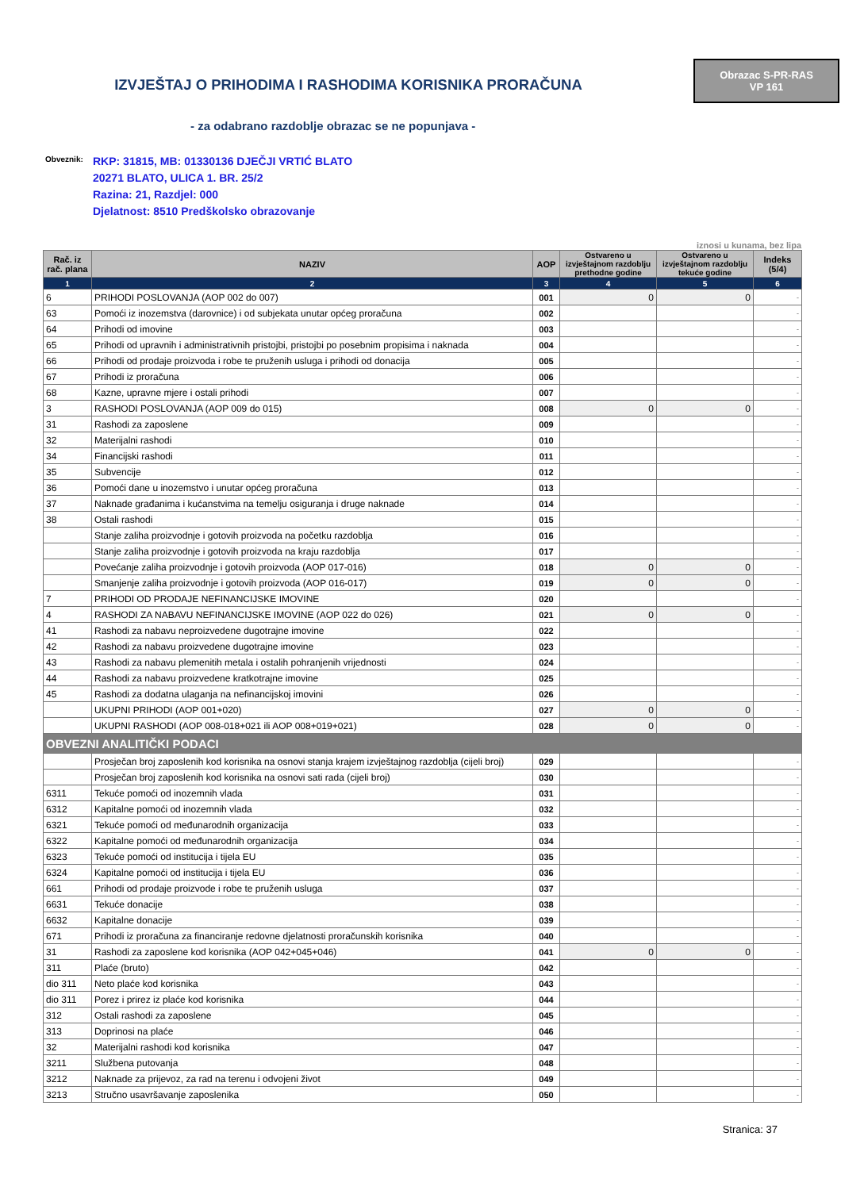IZVJEŠTAJ O PRIHODIMA I RASHODIMA KORISNIKA PRORAČUNA
Obrazac S-PR-RAS
VP 161
- za odabrano razdoblje obrazac se ne popunjava -
Obveznik:
RKP: 31815, MB: 01330136 DJEČJI VRTIĆ BLATO
20271 BLATO, ULICA 1. BR. 25/2
Razina: 21, Razdjel: 000
Djelatnost: 8510 Predškolsko obrazovanje
iznosi u kunama, bez lipa
| Rač. iz rač. plana | NAZIV | AOP | Ostvareno u izvještajnom razdoblju prethodne godine | Ostvareno u izvještajnom razdoblju tekuće godine | Indeks (5/4) |
| --- | --- | --- | --- | --- | --- |
| 1 | 2 | 3 | 4 | 5 | 6 |
| 6 | PRIHODI POSLOVANJA (AOP 002 do 007) | 001 | 0 | 0 | - |
| 63 | Pomoći iz inozemstva (darovnice) i od subjekata unutar općeg proračuna | 002 | | | - |
| 64 | Prihodi od imovine | 003 | | | - |
| 65 | Prihodi od upravnih i administrativnih pristojbi, pristojbi po posebnim propisima i naknada | 004 | | | - |
| 66 | Prihodi od prodaje proizvoda i robe te pruženih usluga i prihodi od donacija | 005 | | | - |
| 67 | Prihodi iz proračuna | 006 | | | - |
| 68 | Kazne, upravne mjere i ostali prihodi | 007 | | | - |
| 3 | RASHODI POSLOVANJA (AOP 009 do 015) | 008 | 0 | 0 | - |
| 31 | Rashodi za zaposlene | 009 | | | - |
| 32 | Materijalni rashodi | 010 | | | - |
| 34 | Financijski rashodi | 011 | | | - |
| 35 | Subvencije | 012 | | | - |
| 36 | Pomoći dane u inozemstvo i unutar općeg proračuna | 013 | | | - |
| 37 | Naknade građanima i kućanstvima na temelju osiguranja i druge naknade | 014 | | | - |
| 38 | Ostali rashodi | 015 | | | - |
| | Stanje zaliha proizvodnje i gotovih proizvoda na početku razdoblja | 016 | | | - |
| | Stanje zaliha proizvodnje i gotovih proizvoda na kraju razdoblja | 017 | | | - |
| | Povećanje zaliha proizvodnje i gotovih proizvoda (AOP 017-016) | 018 | 0 | 0 | - |
| | Smanjenje zaliha proizvodnje i gotovih proizvoda (AOP 016-017) | 019 | 0 | 0 | - |
| 7 | PRIHODI OD PRODAJE NEFINANCIJSKE IMOVINE | 020 | | | - |
| 4 | RASHODI ZA NABAVU NEFINANCIJSKE IMOVINE (AOP 022 do 026) | 021 | 0 | 0 | - |
| 41 | Rashodi za nabavu neproizvedene dugotrajne imovine | 022 | | | - |
| 42 | Rashodi za nabavu proizvedene dugotrajne imovine | 023 | | | - |
| 43 | Rashodi za nabavu plemenitih metala i ostalih pohranjenih vrijednosti | 024 | | | - |
| 44 | Rashodi za nabavu proizvedene kratkotrajne imovine | 025 | | | - |
| 45 | Rashodi za dodatna ulaganja na nefinancijskoj imovini | 026 | | | - |
| | UKUPNI PRIHODI (AOP 001+020) | 027 | 0 | 0 | - |
| | UKUPNI RASHODI (AOP 008-018+021 ili AOP 008+019+021) | 028 | 0 | 0 | - |
| OBVEZNI ANALITIČKI PODACI | | | | | |
| | Prosječan broj zaposlenih kod korisnika na osnovi stanja krajem izvještajnog razdoblja (cijeli broj) | 029 | | | - |
| | Prosječan broj zaposlenih kod korisnika na osnovi sati rada (cijeli broj) | 030 | | | - |
| 6311 | Tekuće pomoći od inozemnih vlada | 031 | | | - |
| 6312 | Kapitalne pomoći od inozemnih vlada | 032 | | | - |
| 6321 | Tekuće pomoći od međunarodnih organizacija | 033 | | | - |
| 6322 | Kapitalne pomoći od međunarodnih organizacija | 034 | | | - |
| 6323 | Tekuće pomoći od institucija i tijela EU | 035 | | | - |
| 6324 | Kapitalne pomoći od institucija i tijela EU | 036 | | | - |
| 661 | Prihodi od prodaje proizvode i robe te pruženih usluga | 037 | | | - |
| 6631 | Tekuće donacije | 038 | | | - |
| 6632 | Kapitalne donacije | 039 | | | - |
| 671 | Prihodi iz proračuna za financiranje redovne djelatnosti proračunskih korisnika | 040 | | | - |
| 31 | Rashodi za zaposlene kod korisnika (AOP 042+045+046) | 041 | 0 | 0 | - |
| 311 | Plaće (bruto) | 042 | | | - |
| dio 311 | Neto plaće kod korisnika | 043 | | | - |
| dio 311 | Porez i prirez iz plaće kod korisnika | 044 | | | - |
| 312 | Ostali rashodi za zaposlene | 045 | | | - |
| 313 | Doprinosi na plaće | 046 | | | - |
| 32 | Materijalni rashodi kod korisnika | 047 | | | - |
| 3211 | Službena putovanja | 048 | | | - |
| 3212 | Naknade za prijevoz, za rad na terenu i odvojeni život | 049 | | | - |
| 3213 | Stručno usavršavanje zaposlenika | 050 | | | - |
Stranica: 37